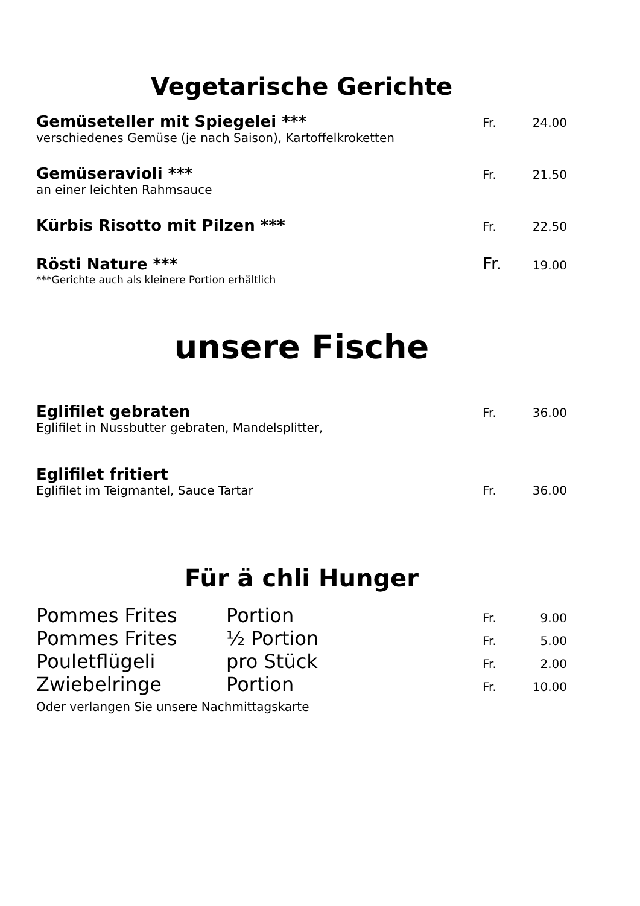Vegetarische Gerichte
Gemüseteller mit Spiegelei *** Fr. 24.00
verschiedenes Gemüse (je nach Saison), Kartoffelkroketten
Gemüseravioli *** Fr. 21.50
an einer leichten Rahmsauce
Kürbis Risotto mit Pilzen *** Fr. 22.50
Rösti Nature *** Fr. 19.00
***Gerichte auch als kleinere Portion erhältlich
unsere Fische
Eglifilet gebraten Fr. 36.00
Eglifilet in Nussbutter gebraten, Mandelsplitter,
Eglifilet fritiert
Eglifilet im Teigmantel, Sauce Tartar Fr. 36.00
Für ä chli Hunger
Pommes Frites Portion Fr. 9.00
Pommes Frites ½ Portion Fr. 5.00
Pouletflügeli pro Stück Fr. 2.00
Zwiebelringe Portion Fr. 10.00
Oder verlangen Sie unsere Nachmittagskarte